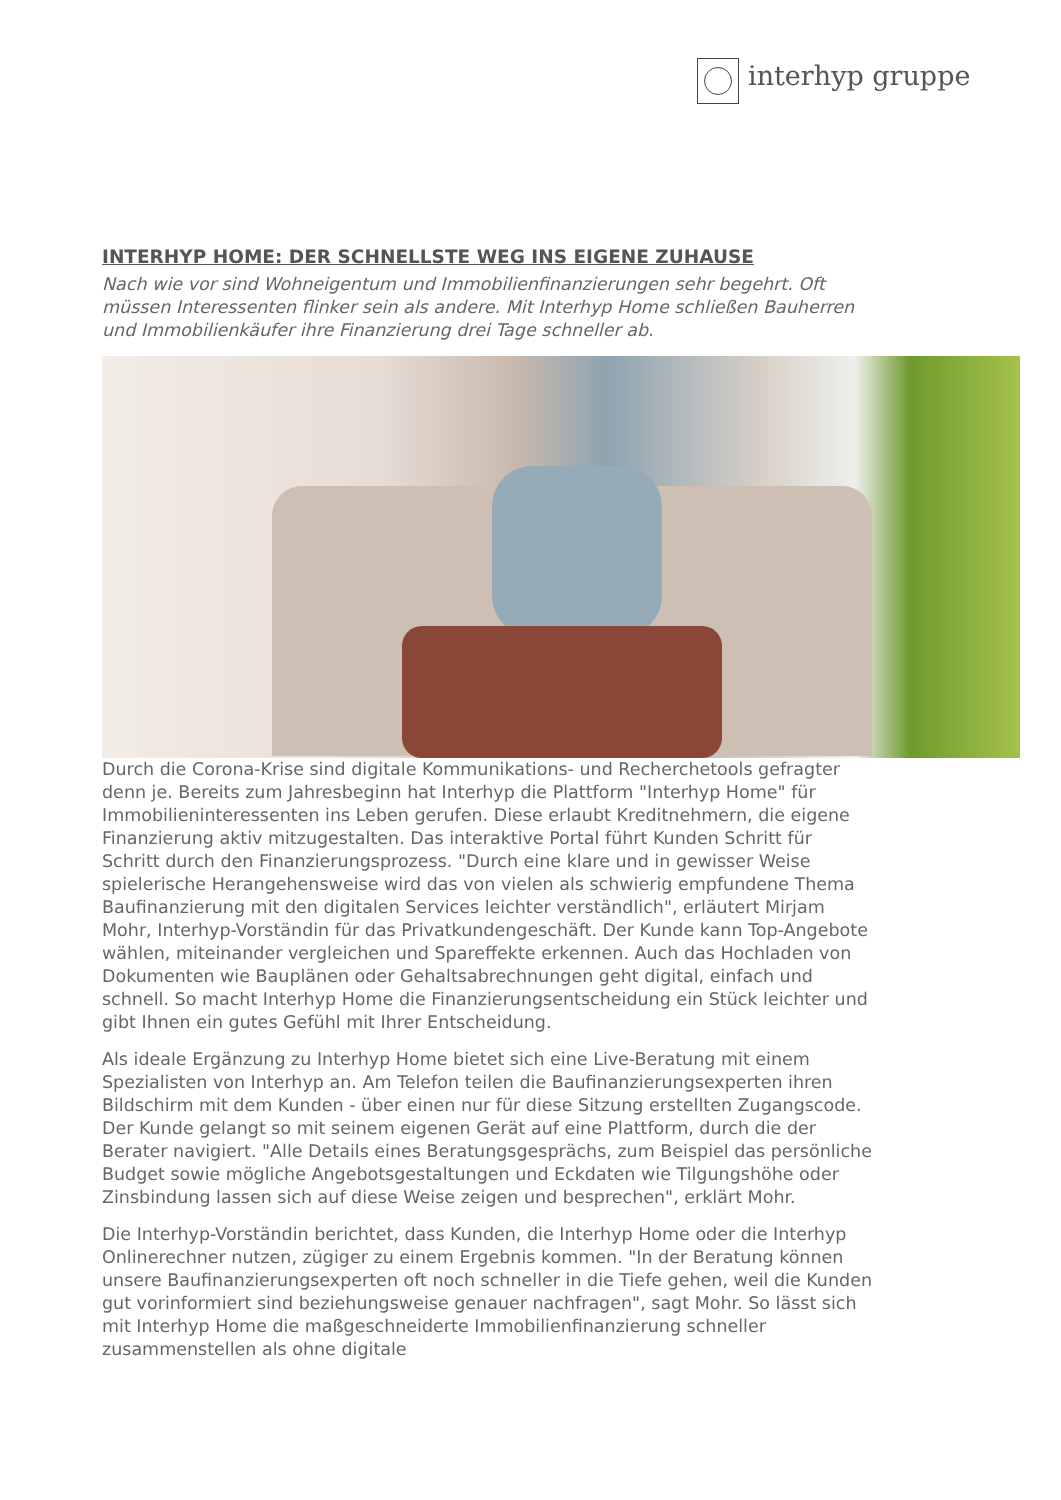interhyp gruppe
INTERHYP HOME: DER SCHNELLSTE WEG INS EIGENE ZUHAUSE
Nach wie vor sind Wohneigentum und Immobilienfinanzierungen sehr begehrt. Oft müssen Interessenten flinker sein als andere. Mit Interhyp Home schließen Bauherren und Immobilienkäufer ihre Finanzierung drei Tage schneller ab.
Durch die Corona-Krise sind digitale Kommunikations- und Recherchetools gefragter denn je. Bereits zum Jahresbeginn hat Interhyp die Plattform "Interhyp Home" für Immobilieninteressenten ins Leben gerufen. Diese erlaubt Kreditnehmern, die eigene Finanzierung aktiv mitzugestalten. Das interaktive Portal führt Kunden Schritt für Schritt durch den Finanzierungsprozess. "Durch eine klare und in gewisser Weise spielerische Herangehensweise wird das von vielen als schwierig empfundene Thema Baufinanzierung mit den digitalen Services leichter verständlich", erläutert Mirjam Mohr, Interhyp-Vorständin für das Privatkundengeschäft. Der Kunde kann Top-Angebote wählen, miteinander vergleichen und Spareffekte erkennen. Auch das Hochladen von Dokumenten wie Bauplänen oder Gehaltsabrechnungen geht digital, einfach und schnell. So macht Interhyp Home die Finanzierungsentscheidung ein Stück leichter und gibt Ihnen ein gutes Gefühl mit Ihrer Entscheidung.
Als ideale Ergänzung zu Interhyp Home bietet sich eine Live-Beratung mit einem Spezialisten von Interhyp an. Am Telefon teilen die Baufinanzierungsexperten ihren Bildschirm mit dem Kunden - über einen nur für diese Sitzung erstellten Zugangscode. Der Kunde gelangt so mit seinem eigenen Gerät auf eine Plattform, durch die der Berater navigiert. "Alle Details eines Beratungsgesprächs, zum Beispiel das persönliche Budget sowie mögliche Angebotsgestaltungen und Eckdaten wie Tilgungshöhe oder Zinsbindung lassen sich auf diese Weise zeigen und besprechen", erklärt Mohr.
Die Interhyp-Vorständin berichtet, dass Kunden, die Interhyp Home oder die Interhyp Onlinerechner nutzen, zügiger zu einem Ergebnis kommen. "In der Beratung können unsere Baufinanzierungsexperten oft noch schneller in die Tiefe gehen, weil die Kunden gut vorinformiert sind beziehungsweise genauer nachfragen", sagt Mohr. So lässt sich mit Interhyp Home die maßgeschneiderte Immobilienfinanzierung schneller zusammenstellen als ohne digitale